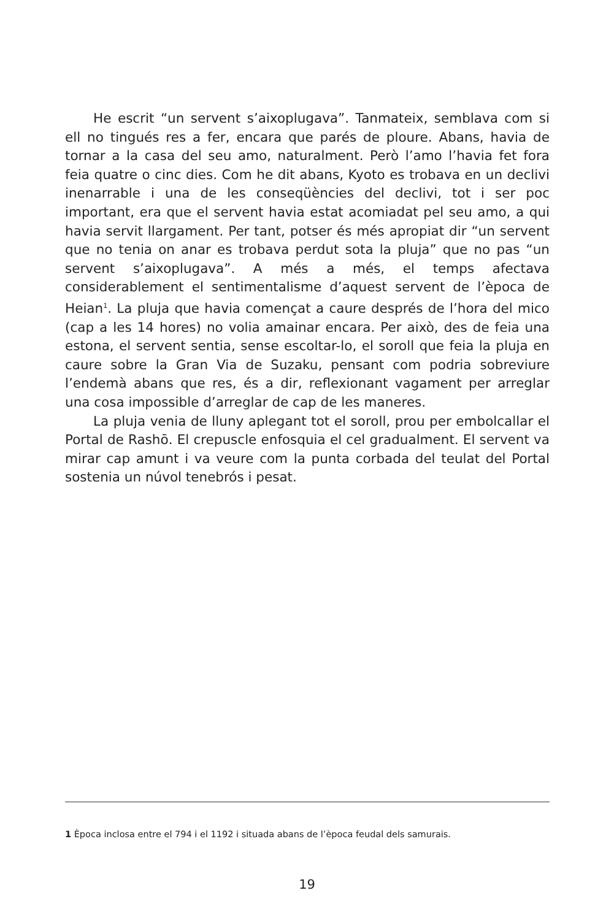He escrit “un servent s’aixoplugava”. Tanmateix, semblava com si ell no tingués res a fer, encara que parés de ploure. Abans, havia de tornar a la casa del seu amo, naturalment. Però l’amo l’havia fet fora feia quatre o cinc dies. Com he dit abans, Kyoto es trobava en un declivi inenarrable i una de les conseqüències del declivi, tot i ser poc important, era que el servent havia estat acomiadat pel seu amo, a qui havia servit llargament. Per tant, potser és més apropiat dir “un servent que no tenia on anar es trobava perdut sota la pluja” que no pas “un servent s’aixoplugava”. A més a més, el temps afectava considerablement el sentimentalisme d’aquest servent de l’època de Heian<sup>1</sup>. La pluja que havia començat a caure després de l’hora del mico (cap a les 14 hores) no volia amainar encara. Per això, des de feia una estona, el servent sentia, sense escoltar-lo, el soroll que feia la pluja en caure sobre la Gran Via de Suzaku, pensant com podria sobreviure l’endemà abans que res, és a dir, reflexionant vagament per arreglar una cosa impossible d’arreglar de cap de les maneres.
La pluja venia de lluny aplegant tot el soroll, prou per embolcallar el Portal de Rashō. El crepuscle enfosquia el cel gradualment. El servent va mirar cap amunt i va veure com la punta corbada del teulat del Portal sostenia un núvol tenebrós i pesat.
1 Època inclosa entre el 794 i el 1192 i situada abans de l’època feudal dels samurais.
19